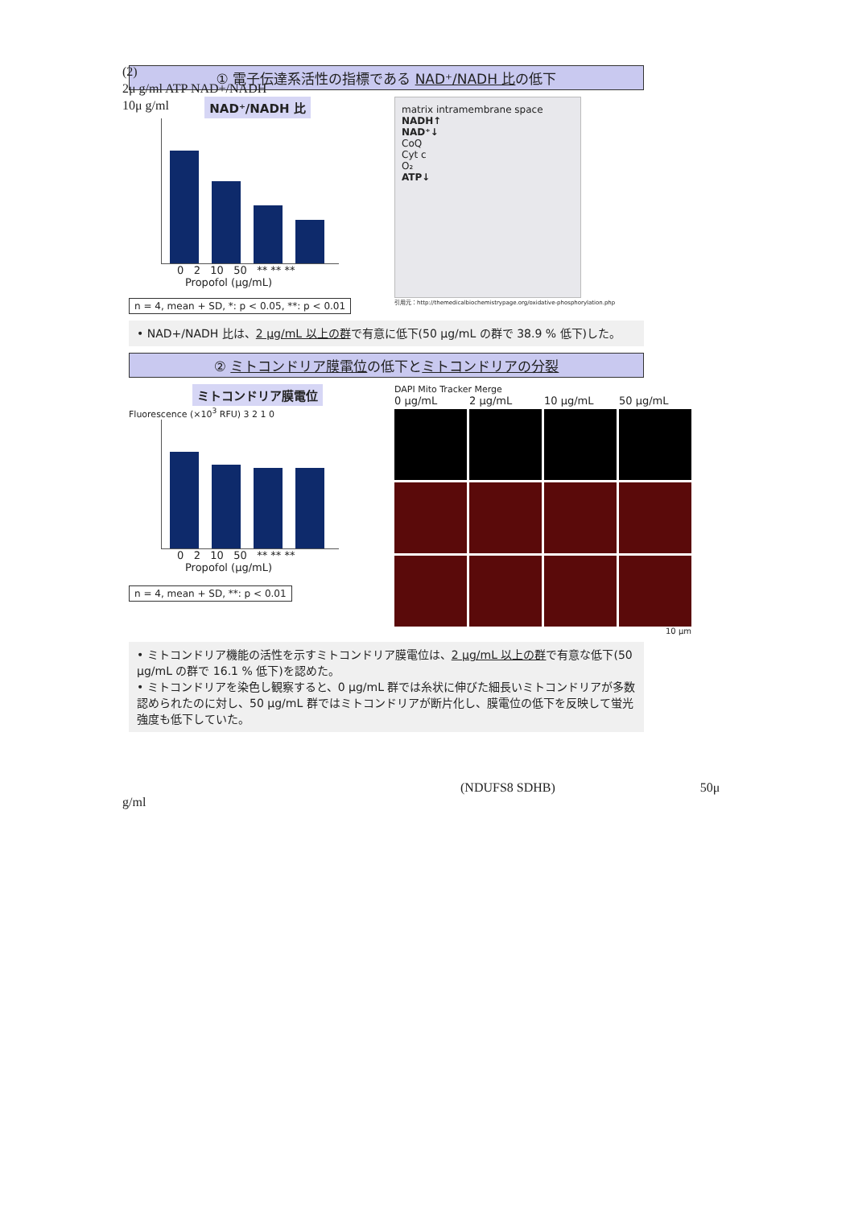(2)
2μ g/ml ATP NAD+/NADH
10μ g/ml
① 電子伝達系活性の指標である NAD⁺/NADH 比の低下
NAD⁺/NADH 比
0 2 10 50 ** ** **
Propofol (μg/mL)
n = 4, mean + SD, *: p < 0.05, **: p < 0.01
matrix intramembrane space
NADH↑
NAD⁺↓
CoQ
Cyt c
O₂
ATP↓
引用元：http://themedicalbiochemistrypage.org/oxidative-phosphorylation.php
• NAD+/NADH 比は、2 μg/mL 以上の群で有意に低下(50 μg/mL の群で 38.9 % 低下)した。
② ミトコンドリア膜電位の低下とミトコンドリアの分裂
ミトコンドリア膜電位
Fluorescence (×10<sup>3</sup> RFU) 3 2 1 0
0 2 10 50 ** ** **
Propofol (μg/mL)
n = 4, mean + SD, **: p < 0.01
DAPI Mito Tracker Merge
0 μg/mL 2 μg/mL 10 μg/mL 50 μg/mL
10 μm
• ミトコンドリア機能の活性を示すミトコンドリア膜電位は、2 μg/mL 以上の群で有意な低下(50 μg/mL の群で 16.1 % 低下)を認めた。
• ミトコンドリアを染色し観察すると、0 μg/mL 群では糸状に伸びた細長いミトコンドリアが多数認められたのに対し、50 μg/mL 群ではミトコンドリアが断片化し、膜電位の低下を反映して蛍光強度も低下していた。
(NDUFS8 SDHB) 50μ
g/ml